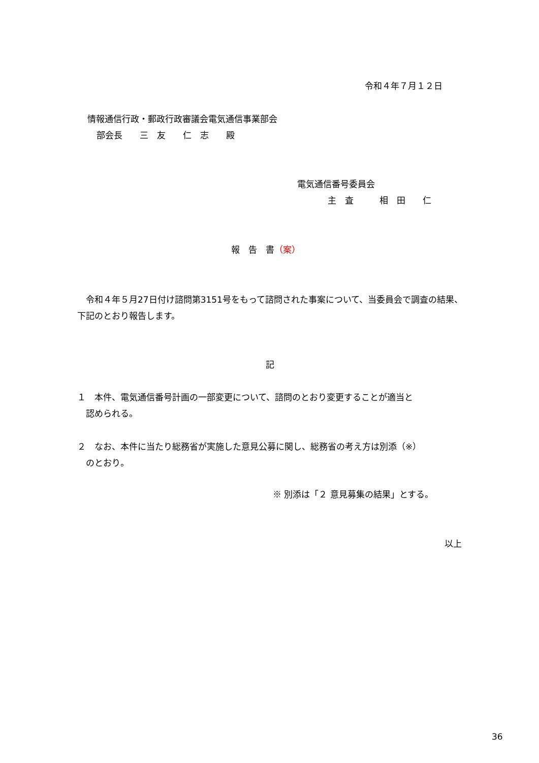令和４年７月１２日
情報通信行政・郵政行政審議会電気通信事業部会
部会長　　三　友　　仁　志　　殿
電気通信番号委員会
主　査　　　相　田　　仁
報　告　書（案）
　令和４年５月27日付け諮問第3151号をもって諮問された事案について、当委員会で調査の結果、下記のとおり報告します。
記
１　本件、電気通信番号計画の一部変更について、諮問のとおり変更することが適当と
　認められる。
２　なお、本件に当たり総務省が実施した意見公募に関し、総務省の考え方は別添（※）
　のとおり。
※ 別添は「２ 意見募集の結果」とする。
以上
36